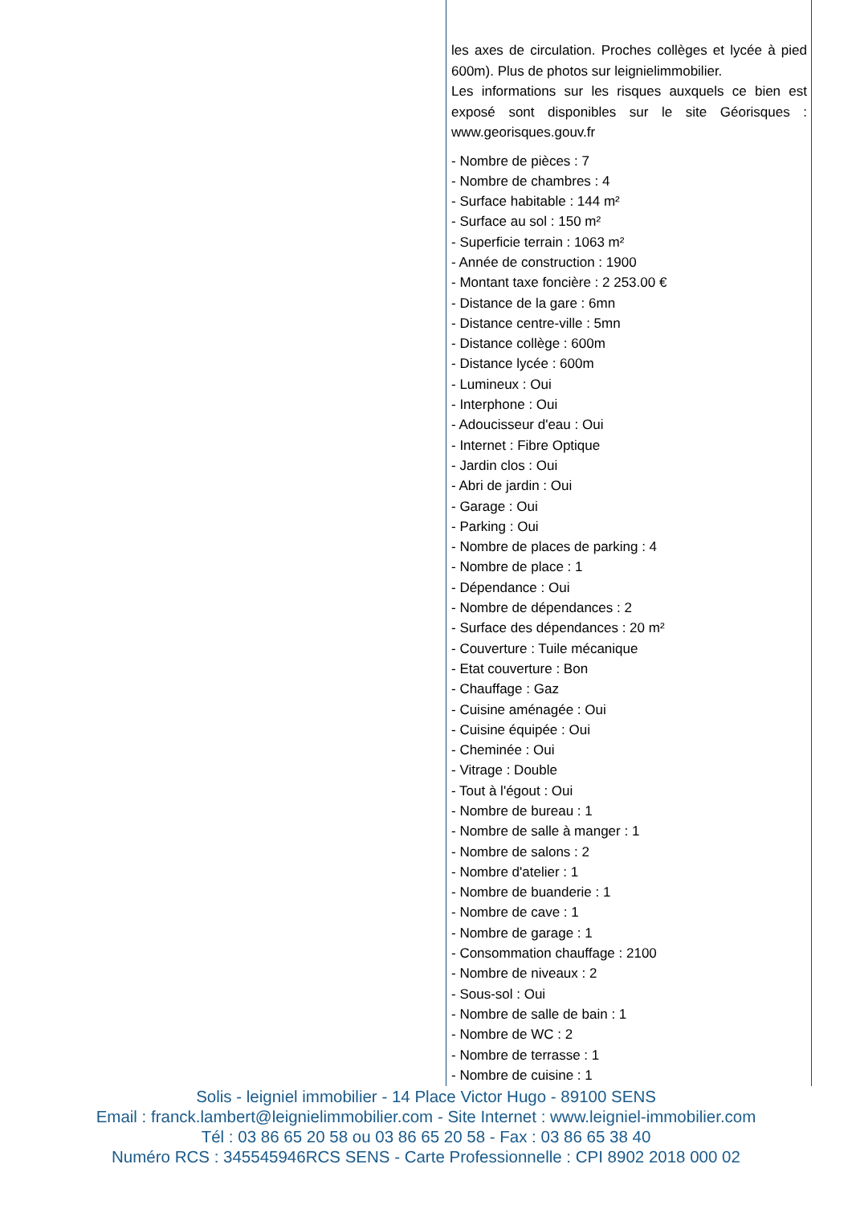les axes de circulation. Proches collèges et lycée à pied 600m). Plus de photos sur leignielimmobilier.
Les informations sur les risques auxquels ce bien est exposé sont disponibles sur le site Géorisques : www.georisques.gouv.fr
- Nombre de pièces : 7
- Nombre de chambres : 4
- Surface habitable : 144 m²
- Surface au sol : 150 m²
- Superficie terrain : 1063 m²
- Année de construction : 1900
- Montant taxe foncière : 2 253.00 €
- Distance de la gare : 6mn
- Distance centre-ville : 5mn
- Distance collège : 600m
- Distance lycée : 600m
- Lumineux : Oui
- Interphone : Oui
- Adoucisseur d'eau : Oui
- Internet : Fibre Optique
- Jardin clos : Oui
- Abri de jardin : Oui
- Garage : Oui
- Parking : Oui
- Nombre de places de parking : 4
- Nombre de place : 1
- Dépendance : Oui
- Nombre de dépendances : 2
- Surface des dépendances : 20 m²
- Couverture : Tuile mécanique
- Etat couverture : Bon
- Chauffage : Gaz
- Cuisine aménagée : Oui
- Cuisine équipée : Oui
- Cheminée : Oui
- Vitrage : Double
- Tout à l'égout : Oui
- Nombre de bureau : 1
- Nombre de salle à manger : 1
- Nombre de salons : 2
- Nombre d'atelier : 1
- Nombre de buanderie : 1
- Nombre de cave : 1
- Nombre de garage : 1
- Consommation chauffage : 2100
- Nombre de niveaux : 2
- Sous-sol : Oui
- Nombre de salle de bain : 1
- Nombre de WC : 2
- Nombre de terrasse : 1
- Nombre de cuisine : 1
Solis - leigniel immobilier - 14 Place Victor Hugo - 89100 SENS
Email : franck.lambert@leignielimmobilier.com - Site Internet : www.leigniel-immobilier.com
Tél : 03 86 65 20 58 ou 03 86 65 20 58 - Fax : 03 86 65 38 40
Numéro RCS : 345545946RCS SENS - Carte Professionnelle : CPI 8902 2018 000 02